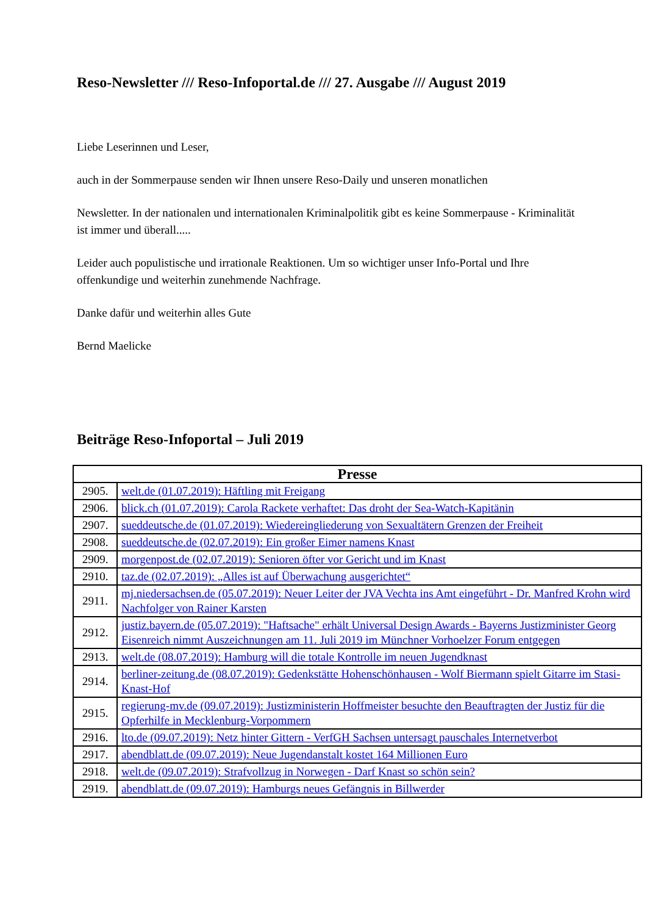Reso-Newsletter /// Reso-Infoportal.de /// 27. Ausgabe /// August 2019
Liebe Leserinnen und Leser,
auch in der Sommerpause senden wir Ihnen unsere Reso-Daily und unseren monatlichen
Newsletter. In der nationalen und internationalen Kriminalpolitik gibt es keine Sommerpause - Kriminalität ist immer und überall.....
Leider auch populistische und irrationale Reaktionen. Um so wichtiger unser Info-Portal und Ihre offenkundige und weiterhin zunehmende Nachfrage.
Danke dafür und weiterhin alles Gute
Bernd Maelicke
Beiträge Reso-Infoportal – Juli 2019
| Presse | |
| --- | --- |
| 2905. | welt.de (01.07.2019): Häftling mit Freigang |
| 2906. | blick.ch (01.07.2019): Carola Rackete verhaftet: Das droht der Sea-Watch-Kapitänin |
| 2907. | sueddeutsche.de (01.07.2019): Wiedereingliederung von Sexualtätern Grenzen der Freiheit |
| 2908. | sueddeutsche.de (02.07.2019): Ein großer Eimer namens Knast |
| 2909. | morgenpost.de (02.07.2019): Senioren öfter vor Gericht und im Knast |
| 2910. | taz.de (02.07.2019): „Alles ist auf Überwachung ausgerichtet“ |
| 2911. | mj.niedersachsen.de (05.07.2019): Neuer Leiter der JVA Vechta ins Amt eingeführt - Dr. Manfred Krohn wird Nachfolger von Rainer Karsten |
| 2912. | justiz.bayern.de (05.07.2019): "Haftsache" erhält Universal Design Awards - Bayerns Justizminister Georg Eisenreich nimmt Auszeichnungen am 11. Juli 2019 im Münchner Vorhoelzer Forum entgegen |
| 2913. | welt.de (08.07.2019): Hamburg will die totale Kontrolle im neuen Jugendknast |
| 2914. | berliner-zeitung.de (08.07.2019): Gedenkstätte Hohenschönhausen - Wolf Biermann spielt Gitarre im Stasi-Knast-Hof |
| 2915. | regierung-mv.de (09.07.2019): Justizministerin Hoffmeister besuchte den Beauftragten der Justiz für die Opferhilfe in Mecklenburg-Vorpommern |
| 2916. | lto.de (09.07.2019): Netz hinter Gittern - VerfGH Sachsen untersagt pauschales Internetverbot |
| 2917. | abendblatt.de (09.07.2019): Neue Jugendanstalt kostet 164 Millionen Euro |
| 2918. | welt.de (09.07.2019): Strafvollzug in Norwegen - Darf Knast so schön sein? |
| 2919. | abendblatt.de (09.07.2019): Hamburgs neues Gefängnis in Billwerder |